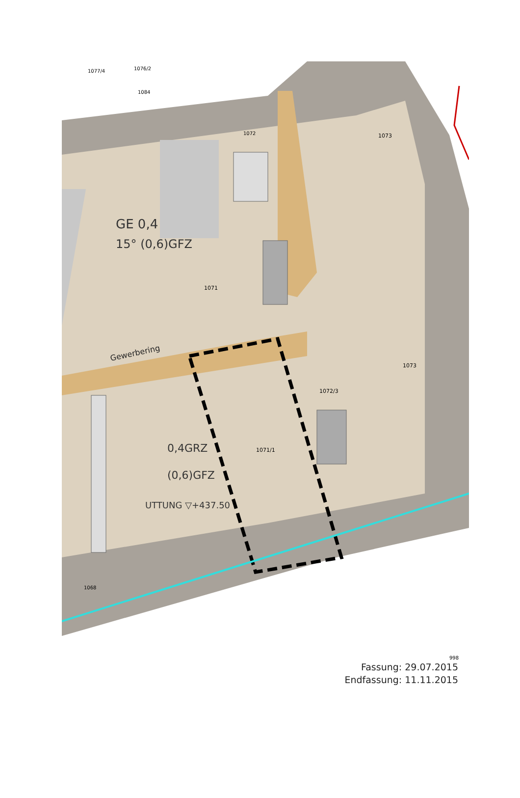Gewerbering
GE 0,4
15° (0,6)GFZ
0,4GRZ
(0,6)GFZ
UTTUNG ▽+437.50
1071
1071/1
1072/3
1073
1073
1077/4
1076/2
1084
1072
1068
998
Fassung: 29.07.2015
Endfassung: 11.11.2015